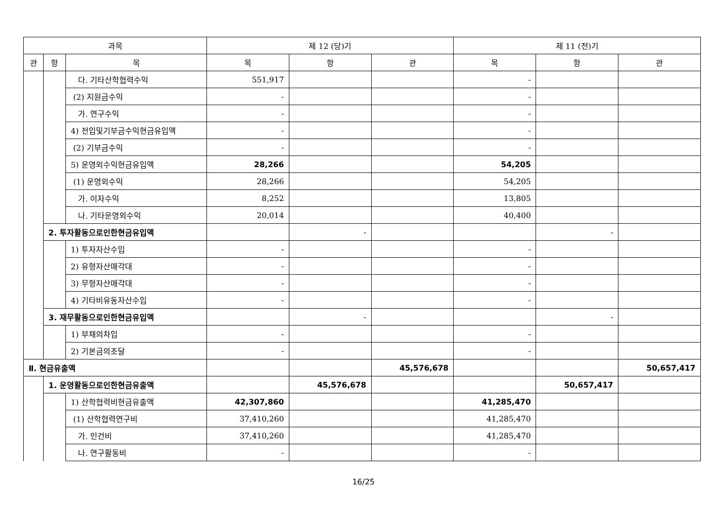| 과목 | | | 제 12 (당)기 | | | 제 11 (전)기 | | |
| --- | --- | --- | --- | --- | --- | --- | --- | --- |
| 관 | 항 | 목 | 목 | 항 | 관 | 목 | 항 | 관 |
| | | 다. 기타산학협력수익 | 551,917 | | | - | | |
| | | (2) 지원금수익 | - | | | - | | |
| | | 가. 연구수익 | - | | | - | | |
| | | 4) 전입및기부금수익현금유입액 | - | | | - | | |
| | | (2) 기부금수익 | - | | | - | | |
| | | 5) 운영외수익현금유입액 | 28,266 | | | 54,205 | | |
| | | (1) 운영외수익 | 28,266 | | | 54,205 | | |
| | | 가. 이자수익 | 8,252 | | | 13,805 | | |
| | | 나. 기타운영외수익 | 20,014 | | | 40,400 | | |
| | 2. 투자활동으로인한현금유입액 | | | - | | | - | |
| | | 1) 투자자산수입 | - | | | - | | |
| | | 2) 유형자산매각대 | - | | | - | | |
| | | 3) 무형자산매각대 | - | | | - | | |
| | | 4) 기타비유동자산수입 | - | | | - | | |
| | 3. 재무활동으로인한현금유입액 | | | - | | | - | |
| | | 1) 부채의차입 | - | | | - | | |
| | | 2) 기본금의조달 | - | | | - | | |
| Ⅱ. 현금유출액 | | | | | 45,576,678 | | | 50,657,417 |
| | 1. 운영활동으로인한현금유출액 | | | 45,576,678 | | | 50,657,417 | |
| | | 1) 산학협력비현금유출액 | 42,307,860 | | | 41,285,470 | | |
| | | (1) 산학협력연구비 | 37,410,260 | | | 41,285,470 | | |
| | | 가. 인건비 | 37,410,260 | | | 41,285,470 | | |
| | | 나. 연구활동비 | - | | | - | | |
16/25